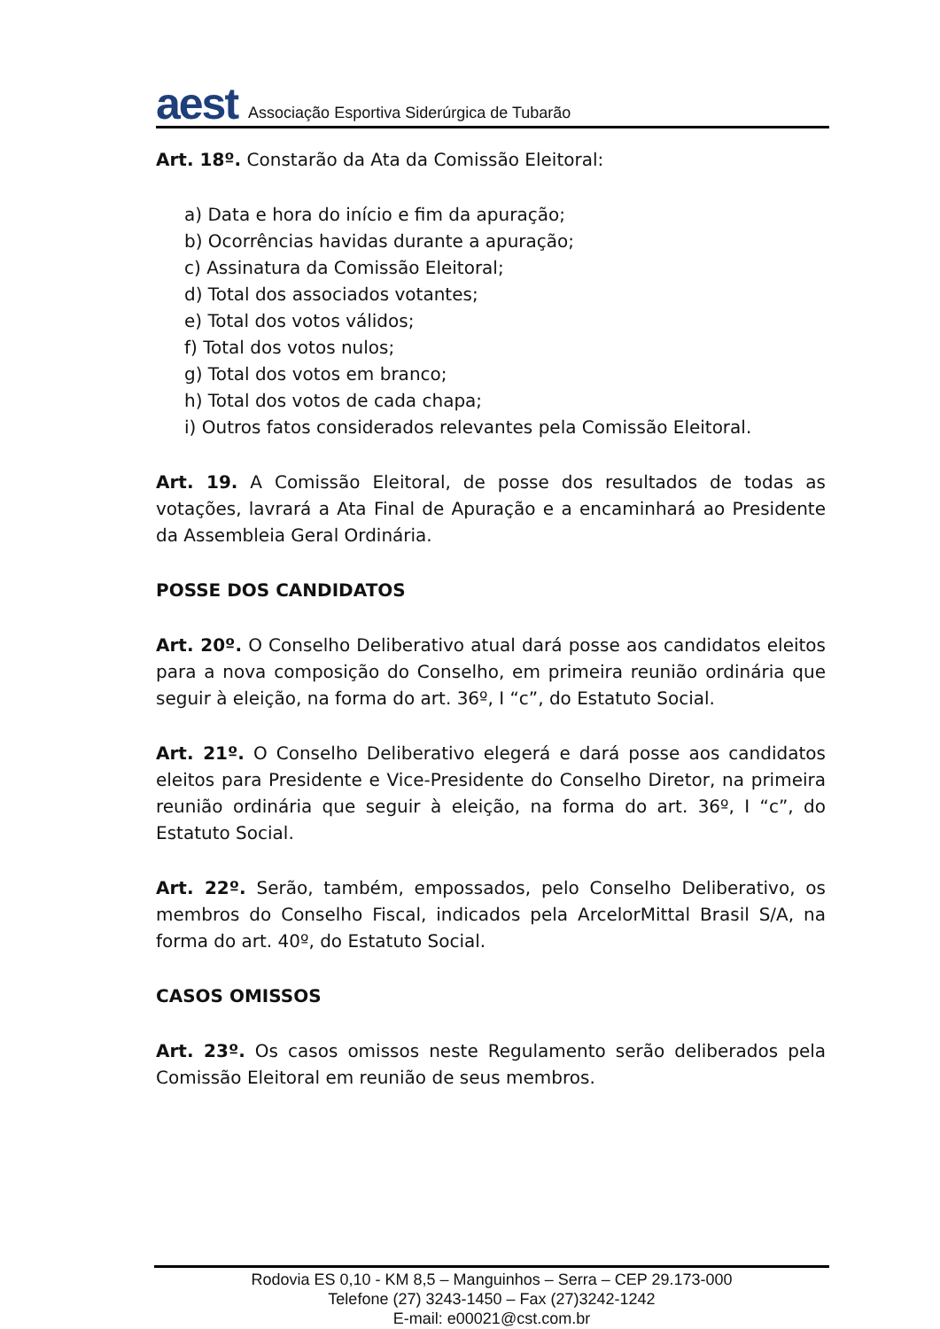aest Associação Esportiva Siderúrgica de Tubarão
Art. 18º. Constarão da Ata da Comissão Eleitoral:
a) Data e hora do início e fim da apuração;
b) Ocorrências havidas durante a apuração;
c) Assinatura da Comissão Eleitoral;
d) Total dos associados votantes;
e) Total dos votos válidos;
f) Total dos votos nulos;
g) Total dos votos em branco;
h) Total dos votos de cada chapa;
i) Outros fatos considerados relevantes pela Comissão Eleitoral.
Art. 19. A Comissão Eleitoral, de posse dos resultados de todas as votações, lavrará a Ata Final de Apuração e a encaminhará ao Presidente da Assembleia Geral Ordinária.
POSSE DOS CANDIDATOS
Art. 20º. O Conselho Deliberativo atual dará posse aos candidatos eleitos para a nova composição do Conselho, em primeira reunião ordinária que seguir à eleição, na forma do art. 36º, I “c”, do Estatuto Social.
Art. 21º. O Conselho Deliberativo elegerá e dará posse aos candidatos eleitos para Presidente e Vice-Presidente do Conselho Diretor, na primeira reunião ordinária que seguir à eleição, na forma do art. 36º, I “c”, do Estatuto Social.
Art. 22º. Serão, também, empossados, pelo Conselho Deliberativo, os membros do Conselho Fiscal, indicados pela ArcelorMittal Brasil S/A, na forma do art. 40º, do Estatuto Social.
CASOS OMISSOS
Art. 23º. Os casos omissos neste Regulamento serão deliberados pela Comissão Eleitoral em reunião de seus membros.
Rodovia ES 0,10 - KM 8,5 – Manguinhos – Serra – CEP 29.173-000
Telefone (27) 3243-1450 – Fax (27)3242-1242
E-mail: e00021@cst.com.br